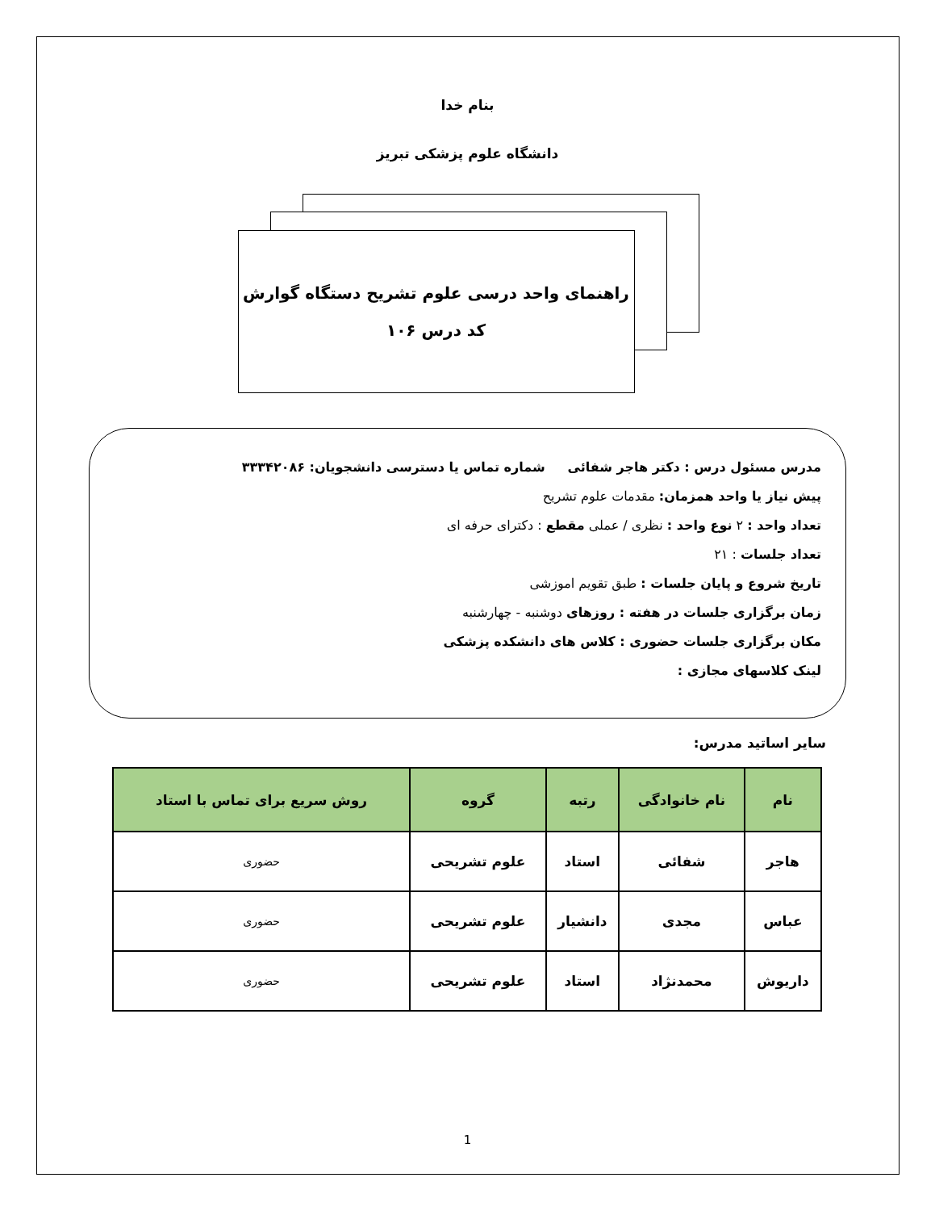بنام خدا
دانشگاه علوم پزشکی تبریز
راهنمای واحد درسی علوم تشریح دستگاه گوارش
کد درس ۱۰۶
مدرس مسئول درس : دکتر هاجر شفائی شماره تماس یا دسترسی دانشجویان: ۳۳۳۴۲۰۸۶
پیش نیاز یا واحد همزمان: مقدمات علوم تشریح
تعداد واحد : ۲ نوع واحد : نظری / عملی مقطع : دکترای حرفه ای
تعداد جلسات : ۲۱
تاریخ شروع و پایان جلسات : طبق تقویم اموزشی
زمان برگزاری جلسات در هفته : روزهای دوشنبه - چهارشنبه
مکان برگزاری جلسات حضوری : کلاس های دانشکده پزشکی
لینک کلاسهای مجازی :
سایر اساتید مدرس:
| نام | نام خانوادگی | رتبه | گروه | روش سریع برای تماس با استاد |
| --- | --- | --- | --- | --- |
| هاجر | شفائی | استاد | علوم تشریحی | حضوری |
| عباس | مجدی | دانشیار | علوم تشریحی | حضوری |
| داریوش | محمدنژاد | استاد | علوم تشریحی | حضوری |
1